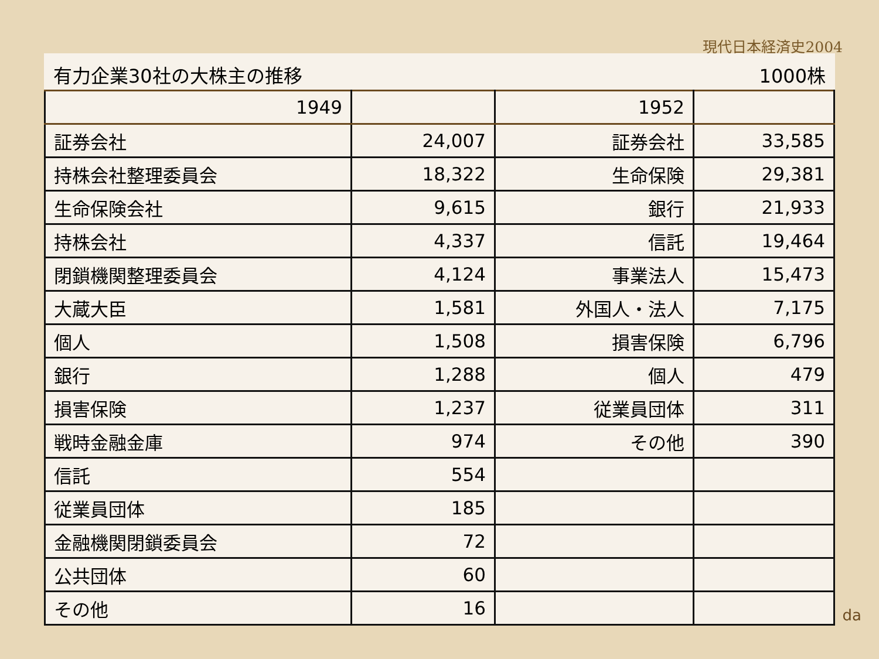現代日本経済史2004
有力企業30社の大株主の推移 1000株
| 1949 | | 1952 | |
| 証券会社 | 24,007 | 証券会社 | 33,585 |
| 持株会社整理委員会 | 18,322 | 生命保険 | 29,381 |
| 生命保険会社 | 9,615 | 銀行 | 21,933 |
| 持株会社 | 4,337 | 信託 | 19,464 |
| 閉鎖機関整理委員会 | 4,124 | 事業法人 | 15,473 |
| 大蔵大臣 | 1,581 | 外国人・法人 | 7,175 |
| 個人 | 1,508 | 損害保険 | 6,796 |
| 銀行 | 1,288 | 個人 | 479 |
| 損害保険 | 1,237 | 従業員団体 | 311 |
| 戦時金融金庫 | 974 | その他 | 390 |
| 信託 | 554 | | |
| 従業員団体 | 185 | | |
| 金融機関閉鎖委員会 | 72 | | |
| 公共団体 | 60 | | |
| その他 | 16 | | |
da